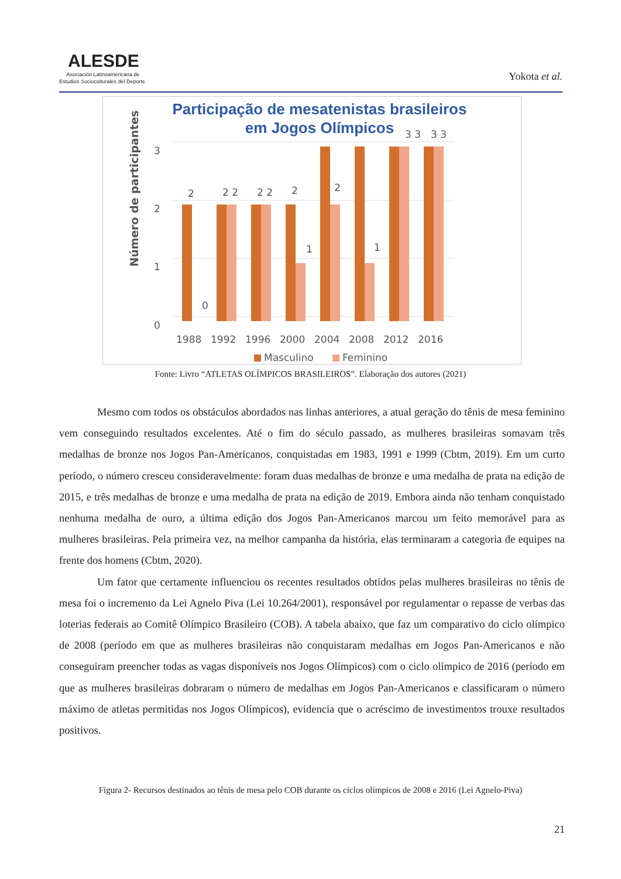ALESDE
Asociación Latinoamericana de
Estudios Socioculturales del Deporte
Yokota et al.
Participação de mesatenistas brasileiros
em Jogos Olímpicos
Número de participantes
3
2
1
0
2
2 2
2 2
2
1
2
1
0
3 3
3 3
1988
1992
1996
2000
2004
2008
2012
2016
Masculino
Feminino
Fonte: Livro “ATLETAS OLÍMPICOS BRASILEIROS”. Elaboração dos autores (2021)
Mesmo com todos os obstáculos abordados nas linhas anteriores, a atual geração do tênis de mesa feminino vem conseguindo resultados excelentes. Até o fim do século passado, as mulheres brasileiras somavam três medalhas de bronze nos Jogos Pan-Americanos, conquistadas em 1983, 1991 e 1999 (Cbtm, 2019). Em um curto período, o número cresceu consideravelmente: foram duas medalhas de bronze e uma medalha de prata na edição de 2015, e três medalhas de bronze e uma medalha de prata na edição de 2019. Embora ainda não tenham conquistado nenhuma medalha de ouro, a última edição dos Jogos Pan-Americanos marcou um feito memorável para as mulheres brasileiras. Pela primeira vez, na melhor campanha da história, elas terminaram a categoria de equipes na frente dos homens (Cbtm, 2020).
Um fator que certamente influenciou os recentes resultados obtidos pelas mulheres brasileiras no tênis de mesa foi o incremento da Lei Agnelo Piva (Lei 10.264/2001), responsável por regulamentar o repasse de verbas das loterias federais ao Comitê Olímpico Brasileiro (COB). A tabela abaixo, que faz um comparativo do ciclo olímpico de 2008 (período em que as mulheres brasileiras não conquistaram medalhas em Jogos Pan-Americanos e não conseguiram preencher todas as vagas disponíveis nos Jogos Olímpicos) com o ciclo olímpico de 2016 (período em que as mulheres brasileiras dobraram o número de medalhas em Jogos Pan-Americanos e classificaram o número máximo de atletas permitidas nos Jogos Olímpicos), evidencia que o acréscimo de investimentos trouxe resultados positivos.
Figura 2- Recursos destinados ao tênis de mesa pelo COB durante os ciclos olímpicos de 2008 e 2016 (Lei Agnelo-Piva)
21